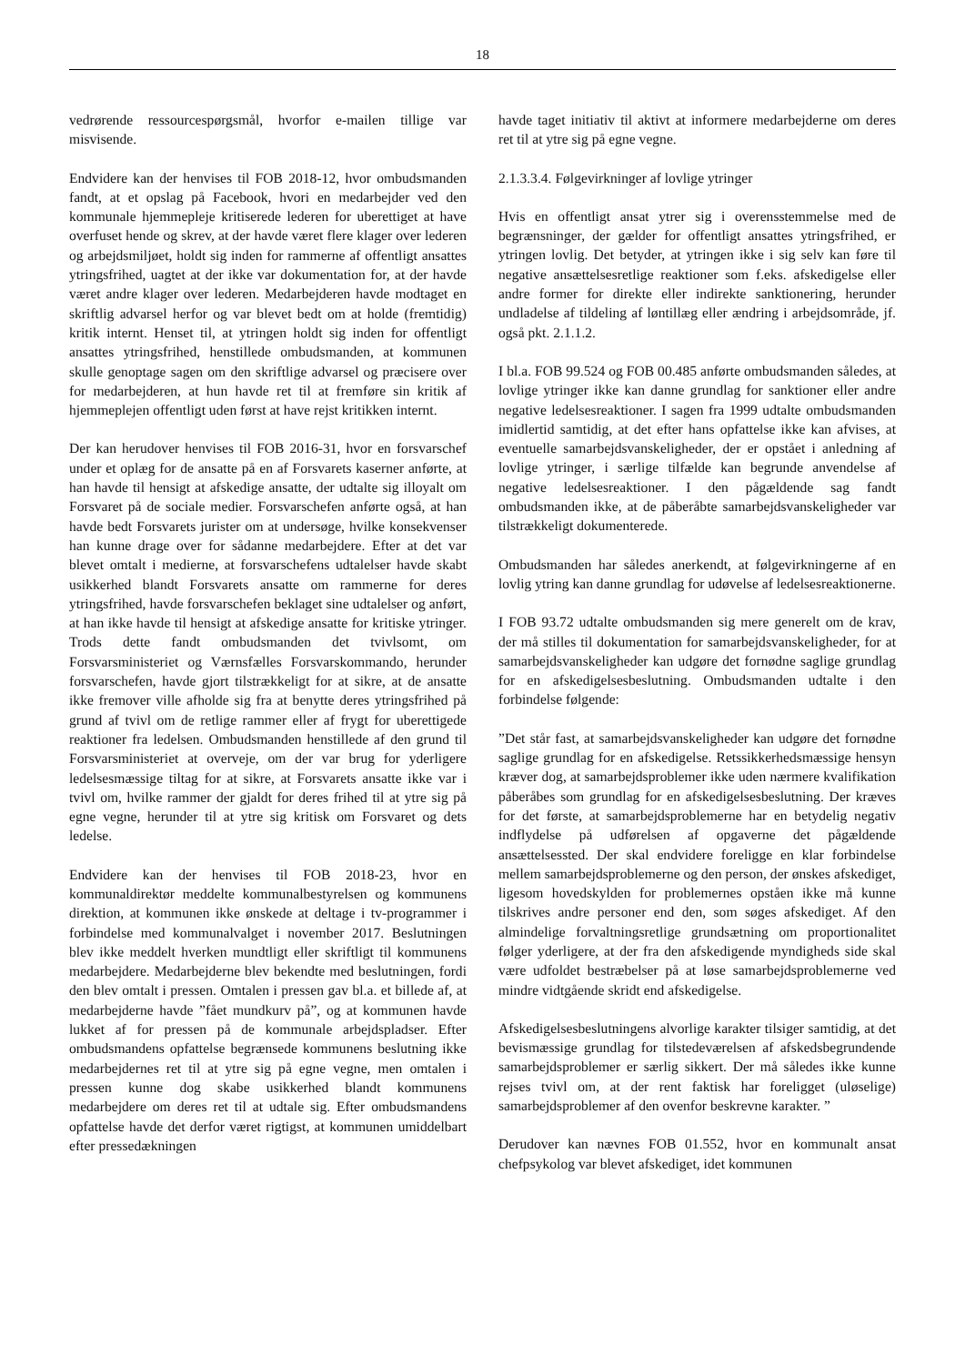18
vedrørende ressourcespørgsmål, hvorfor e-mailen tillige var misvisende.
Endvidere kan der henvises til FOB 2018-12, hvor ombudsmanden fandt, at et opslag på Facebook, hvori en medarbejder ved den kommunale hjemmepleje kritiserede lederen for uberettiget at have overfuset hende og skrev, at der havde været flere klager over lederen og arbejdsmiljøet, holdt sig inden for rammerne af offentligt ansattes ytringsfrihed, uagtet at der ikke var dokumentation for, at der havde været andre klager over lederen. Medarbejderen havde modtaget en skriftlig advarsel herfor og var blevet bedt om at holde (fremtidig) kritik internt. Henset til, at ytringen holdt sig inden for offentligt ansattes ytringsfrihed, henstillede ombudsmanden, at kommunen skulle genoptage sagen om den skriftlige advarsel og præcisere over for medarbejderen, at hun havde ret til at fremføre sin kritik af hjemmeplejen offentligt uden først at have rejst kritikken internt.
Der kan herudover henvises til FOB 2016-31, hvor en forsvarschef under et oplæg for de ansatte på en af Forsvarets kaserner anførte, at han havde til hensigt at afskedige ansatte, der udtalte sig illoyalt om Forsvaret på de sociale medier. Forsvarschefen anførte også, at han havde bedt Forsvarets jurister om at undersøge, hvilke konsekvenser han kunne drage over for sådanne medarbejdere. Efter at det var blevet omtalt i medierne, at forsvarschefens udtalelser havde skabt usikkerhed blandt Forsvarets ansatte om rammerne for deres ytringsfrihed, havde forsvarschefen beklaget sine udtalelser og anført, at han ikke havde til hensigt at afskedige ansatte for kritiske ytringer. Trods dette fandt ombudsmanden det tvivlsomt, om Forsvarsministeriet og Værnsfælles Forsvarskommando, herunder forsvarschefen, havde gjort tilstrækkeligt for at sikre, at de ansatte ikke fremover ville afholde sig fra at benytte deres ytringsfrihed på grund af tvivl om de retlige rammer eller af frygt for uberettigede reaktioner fra ledelsen. Ombudsmanden henstillede af den grund til Forsvarsministeriet at overveje, om der var brug for yderligere ledelsesmæssige tiltag for at sikre, at Forsvarets ansatte ikke var i tvivl om, hvilke rammer der gjaldt for deres frihed til at ytre sig på egne vegne, herunder til at ytre sig kritisk om Forsvaret og dets ledelse.
Endvidere kan der henvises til FOB 2018-23, hvor en kommunaldirektør meddelte kommunalbestyrelsen og kommunens direktion, at kommunen ikke ønskede at deltage i tv-programmer i forbindelse med kommunalvalget i november 2017. Beslutningen blev ikke meddelt hverken mundtligt eller skriftligt til kommunens medarbejdere. Medarbejderne blev bekendte med beslutningen, fordi den blev omtalt i pressen. Omtalen i pressen gav bl.a. et billede af, at medarbejderne havde ”fået mundkurv på”, og at kommunen havde lukket af for pressen på de kommunale arbejdspladser. Efter ombudsmandens opfattelse begrænsede kommunens beslutning ikke medarbejdernes ret til at ytre sig på egne vegne, men omtalen i pressen kunne dog skabe usikkerhed blandt kommunens medarbejdere om deres ret til at udtale sig. Efter ombudsmandens opfattelse havde det derfor været rigtigst, at kommunen umiddelbart efter pressedækningen
havde taget initiativ til aktivt at informere medarbejderne om deres ret til at ytre sig på egne vegne.
2.1.3.3.4. Følgevirkninger af lovlige ytringer
Hvis en offentligt ansat ytrer sig i overensstemmelse med de begrænsninger, der gælder for offentligt ansattes ytringsfrihed, er ytringen lovlig. Det betyder, at ytringen ikke i sig selv kan føre til negative ansættelsesretlige reaktioner som f.eks. afskedigelse eller andre former for direkte eller indirekte sanktionering, herunder undladelse af tildeling af løntillæg eller ændring i arbejdsområde, jf. også pkt. 2.1.1.2.
I bl.a. FOB 99.524 og FOB 00.485 anførte ombudsmanden således, at lovlige ytringer ikke kan danne grundlag for sanktioner eller andre negative ledelsesreaktioner. I sagen fra 1999 udtalte ombudsmanden imidlertid samtidig, at det efter hans opfattelse ikke kan afvises, at eventuelle samarbejdsvanskeligheder, der er opstået i anledning af lovlige ytringer, i særlige tilfælde kan begrunde anvendelse af negative ledelsesreaktioner. I den pågældende sag fandt ombudsmanden ikke, at de påberåbte samarbejdsvanskeligheder var tilstrækkeligt dokumenterede.
Ombudsmanden har således anerkendt, at følgevirkningerne af en lovlig ytring kan danne grundlag for udøvelse af ledelsesreaktionerne.
I FOB 93.72 udtalte ombudsmanden sig mere generelt om de krav, der må stilles til dokumentation for samarbejdsvanskeligheder, for at samarbejdsvanskeligheder kan udgøre det fornødne saglige grundlag for en afskedigelsesbeslutning. Ombudsmanden udtalte i den forbindelse følgende:
”Det står fast, at samarbejdsvanskeligheder kan udgøre det fornødne saglige grundlag for en afskedigelse. Retssikkerhedsmæssige hensyn kræver dog, at samarbejdsproblemer ikke uden nærmere kvalifikation påberåbes som grundlag for en afskedigelsesbeslutning. Der kræves for det første, at samarbejdsproblemerne har en betydelig negativ indflydelse på udførelsen af opgaverne det pågældende ansættelsessted. Der skal endvidere foreligge en klar forbindelse mellem samarbejdsproblemerne og den person, der ønskes afskediget, ligesom hovedskylden for problemernes opståen ikke må kunne tilskrives andre personer end den, som søges afskediget. Af den almindelige forvaltningsretlige grundsætning om proportionalitet følger yderligere, at der fra den afskedigende myndigheds side skal være udfoldet bestræbelser på at løse samarbejdsproblemerne ved mindre vidtgående skridt end afskedigelse.
Afskedigelsesbeslutningens alvorlige karakter tilsiger samtidig, at det bevismæssige grundlag for tilstedeværelsen af afskedsbegrundende samarbejdsproblemer er særlig sikkert. Der må således ikke kunne rejses tvivl om, at der rent faktisk har foreligget (uløselige) samarbejdsproblemer af den ovenfor beskrevne karakter. ”
Derudover kan nævnes FOB 01.552, hvor en kommunalt ansat chefpsykolog var blevet afskediget, idet kommunen